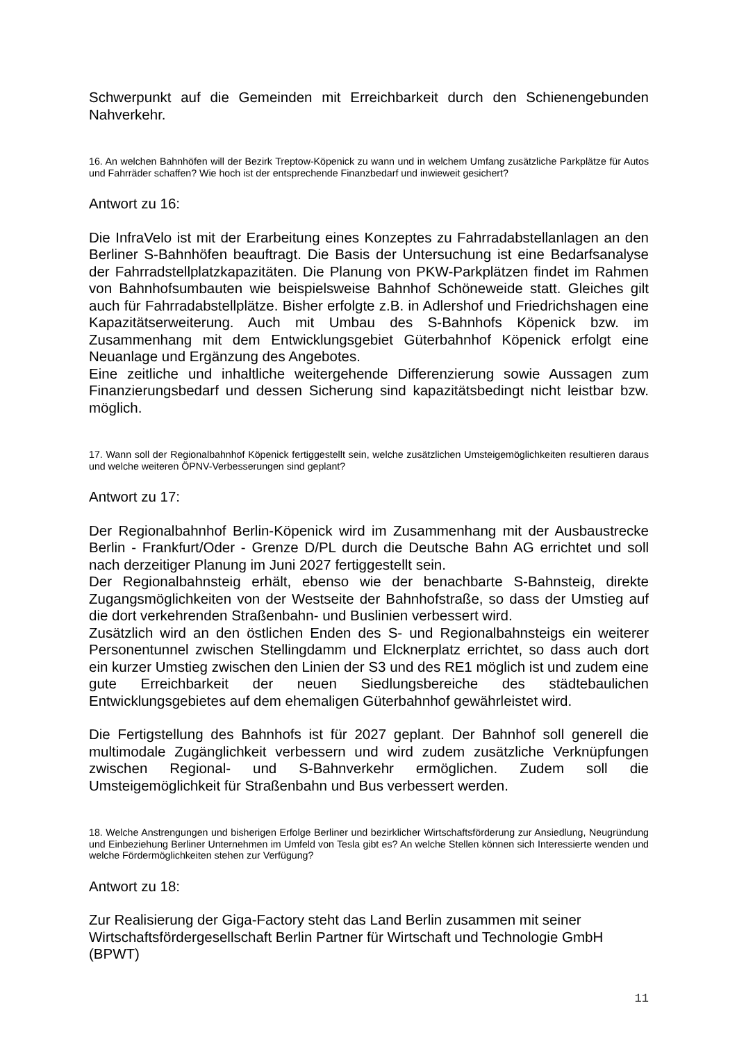Schwerpunkt auf die Gemeinden mit Erreichbarkeit durch den Schienengebunden Nahverkehr.
16. An welchen Bahnhöfen will der Bezirk Treptow-Köpenick zu wann und in welchem Umfang zusätzliche Parkplätze für Autos und Fahrräder schaffen? Wie hoch ist der entsprechende Finanzbedarf und inwieweit gesichert?
Antwort zu 16:
Die InfraVelo ist mit der Erarbeitung eines Konzeptes zu Fahrradabstellanlagen an den Berliner S-Bahnhöfen beauftragt. Die Basis der Untersuchung ist eine Bedarfsanalyse der Fahrradstellplatzkapazitäten. Die Planung von PKW-Parkplätzen findet im Rahmen von Bahnhofsumbauten wie beispielsweise Bahnhof Schöneweide statt. Gleiches gilt auch für Fahrradabstellplätze. Bisher erfolgte z.B. in Adlershof und Friedrichshagen eine Kapazitätserweiterung. Auch mit Umbau des S-Bahnhofs Köpenick bzw. im Zusammenhang mit dem Entwicklungsgebiet Güterbahnhof Köpenick erfolgt eine Neuanlage und Ergänzung des Angebotes.
Eine zeitliche und inhaltliche weitergehende Differenzierung sowie Aussagen zum Finanzierungsbedarf und dessen Sicherung sind kapazitätsbedingt nicht leistbar bzw. möglich.
17. Wann soll der Regionalbahnhof Köpenick fertiggestellt sein, welche zusätzlichen Umsteigemöglichkeiten resultieren daraus und welche weiteren ÖPNV-Verbesserungen sind geplant?
Antwort zu 17:
Der Regionalbahnhof Berlin-Köpenick wird im Zusammenhang mit der Ausbaustrecke Berlin - Frankfurt/Oder - Grenze D/PL durch die Deutsche Bahn AG errichtet und soll nach derzeitiger Planung im Juni 2027 fertiggestellt sein.
Der Regionalbahnsteig erhält, ebenso wie der benachbarte S-Bahnsteig, direkte Zugangsmöglichkeiten von der Westseite der Bahnhofstraße, so dass der Umstieg auf die dort verkehrenden Straßenbahn- und Buslinien verbessert wird.
Zusätzlich wird an den östlichen Enden des S- und Regionalbahnsteigs ein weiterer Personentunnel zwischen Stellingdamm und Elcknerplatz errichtet, so dass auch dort ein kurzer Umstieg zwischen den Linien der S3 und des RE1 möglich ist und zudem eine gute Erreichbarkeit der neuen Siedlungsbereiche des städtebaulichen Entwicklungsgebietes auf dem ehemaligen Güterbahnhof gewährleistet wird.
Die Fertigstellung des Bahnhofs ist für 2027 geplant. Der Bahnhof soll generell die multimodale Zugänglichkeit verbessern und wird zudem zusätzliche Verknüpfungen zwischen Regional- und S-Bahnverkehr ermöglichen. Zudem soll die Umsteigemöglichkeit für Straßenbahn und Bus verbessert werden.
18. Welche Anstrengungen und bisherigen Erfolge Berliner und bezirklicher Wirtschaftsförderung zur Ansiedlung, Neugründung und Einbeziehung Berliner Unternehmen im Umfeld von Tesla gibt es? An welche Stellen können sich Interessierte wenden und welche Fördermöglichkeiten stehen zur Verfügung?
Antwort zu 18:
Zur Realisierung der Giga-Factory steht das Land Berlin zusammen mit seiner
Wirtschaftsfördergesellschaft Berlin Partner für Wirtschaft und Technologie GmbH (BPWT)
11